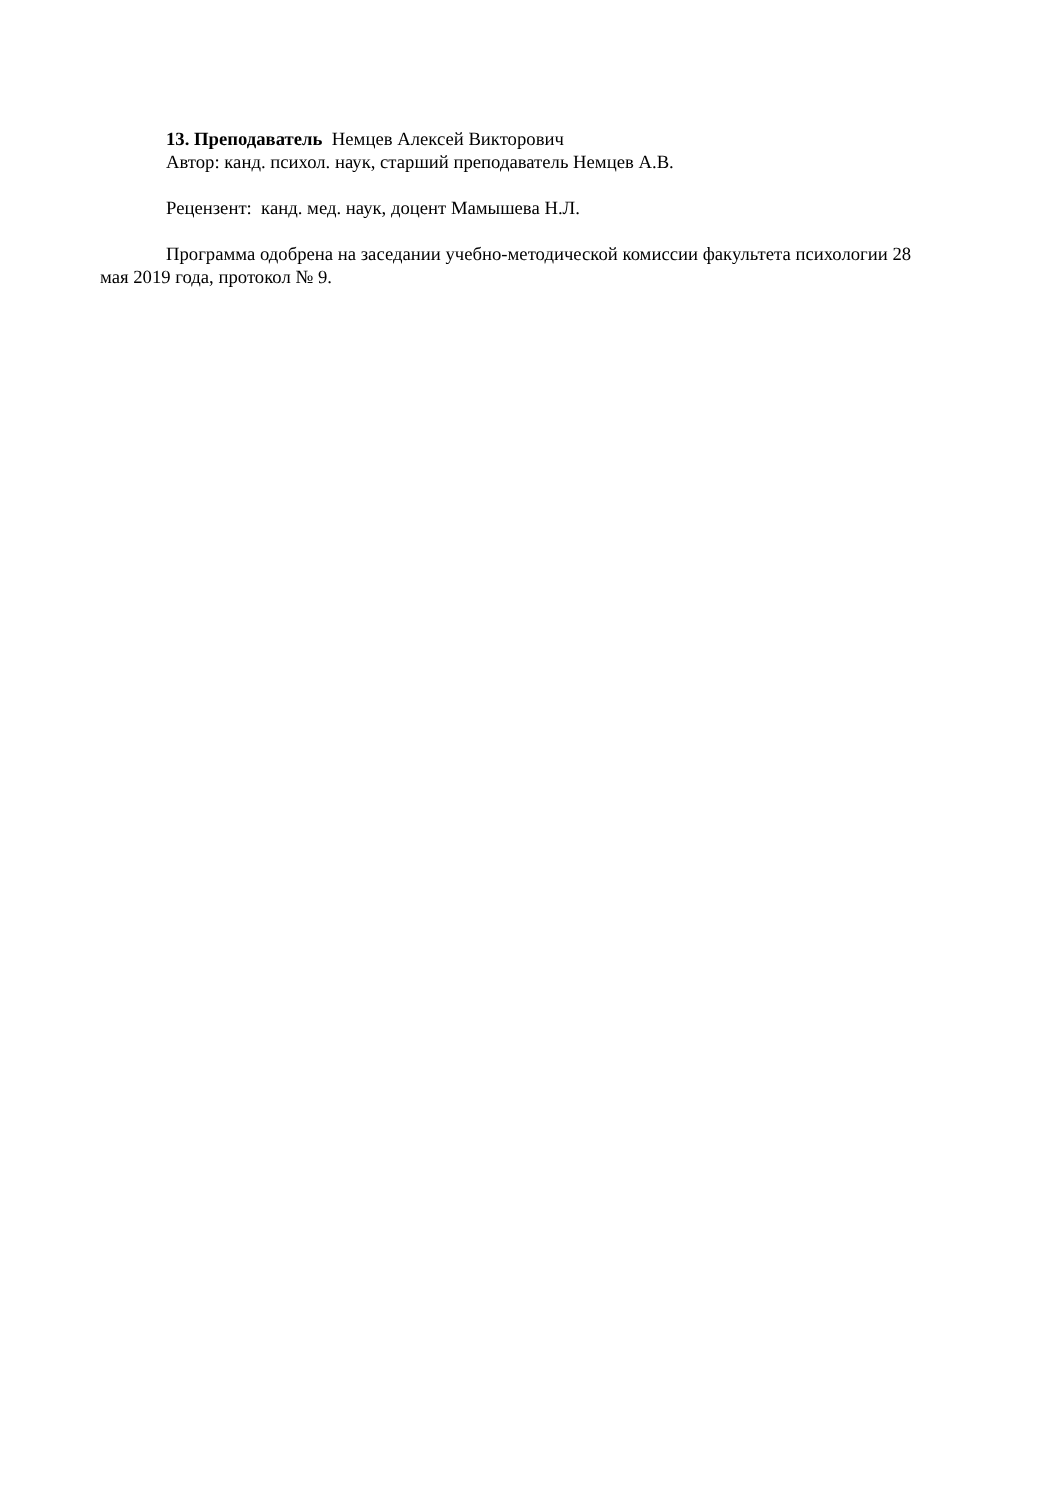13. Преподаватель Немцев Алексей Викторович
Автор: канд. психол. наук, старший преподаватель Немцев А.В.
Рецензент: канд. мед. наук, доцент Мамышева Н.Л.
Программа одобрена на заседании учебно-методической комиссии факультета психологии 28 мая 2019 года, протокол № 9.